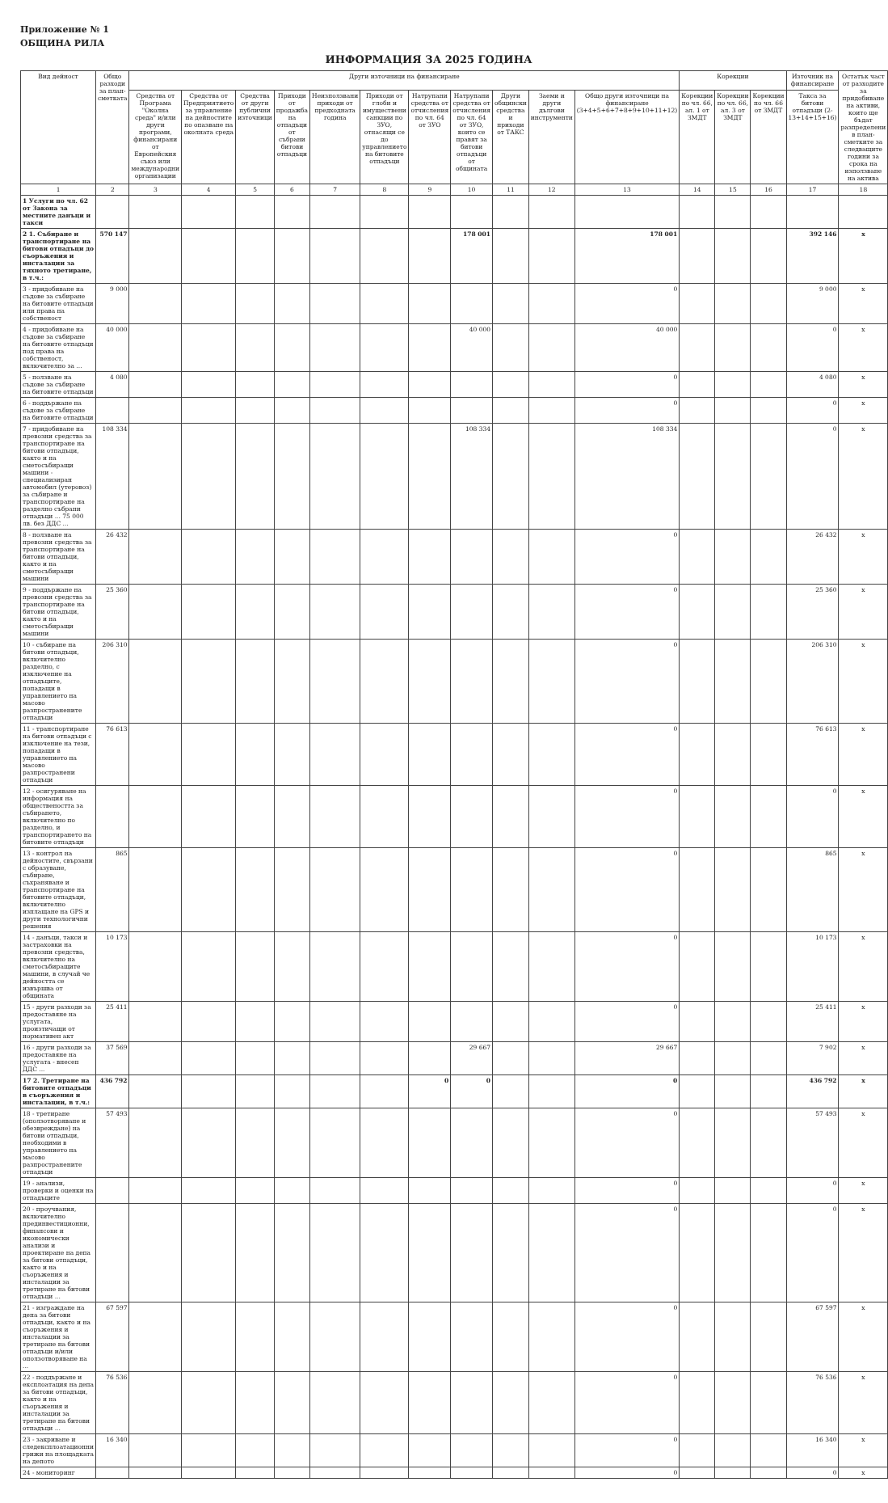Приложение № 1
ОБЩИНА РИЛА
ИНФОРМАЦИЯ ЗА 2025 ГОДИНА
| Вид дейност | Общо разходи за план-сметката | Други източници на финансиране | | | | | | | | | | | Корекции | | | Източник на финансиране | Остатък част от разходите за придобиване на активи, които ще бъдат разпределени в план-сметките за следващите години за срока на използване на актива |
| --- | --- | --- | --- | --- | --- | --- | --- | --- | --- | --- | --- | --- | --- | --- | --- | --- | --- |
| | | Средства от Програма "Околна среда" и/или други програми, финансирани от Европейския съюз или международни организации | Средства от Предприятието за управление на дейностите по опазване на околната среда | Средства от други публични източници | Приходи от продажба на отпадъци от събрани битови отпадъци | Неизползвани приходи от предходната година | Приходи от глоби и имуществени санкции по ЗУО, отнасящи се до управлението на битовите отпадъци | Натрупани средства от отчисления по чл. 64 от ЗУО | Натрупани средства от отчисления по чл. 64 от ЗУО, които се правят за битови отпадъци от общината | Други общински средства и приходи от ТАКС | Заеми и други дългови инструменти | Общо други източници на финансиране (3+4+5+6+7+8+9+10+11+12) | Корекции по чл. 66, ал. 1 от ЗМДТ | Корекции по чл. 66, ал. 3 от ЗМДТ | Корекции по чл. 66 от ЗМДТ | Такса за битови отпадъци (2-13+14+15+16) | |
| 1 | 2 | 3 | 4 | 5 | 6 | 7 | 8 | 9 | 10 | 11 | 12 | 13 | 14 | 15 | 16 | 17 | 18 |
| 1 Услуги по чл. 62 от Закона за местните данъци и такси | | | | | | | | | | | | | | | | | |
| 2 1. Събиране и транспортиране на битови отпадъци до съоръжения и инсталации за тяхното третиране, в т.ч.: | 570 147 | | | | | | | | 178 001 | | | 178 001 | | | | 392 146 | x |
| 3 - придобиване на съдове за събиране на битовите отпадъци или права на собственост | 9 000 | | | | | | | | | | | 0 | | | | 9 000 | x |
| 4 - придобиване на съдове за събиране на битовите отпадъци под права на собственост, включително за ... | 40 000 | | | | | | | | 40 000 | | | 40 000 | | | | 0 | x |
| 5 - ползване на съдове за събиране на битовите отпадъци | 4 080 | | | | | | | | | | | 0 | | | | 4 080 | x |
| 6 - поддържане на съдове за събиране на битовите отпадъци | | | | | | | | | | | | 0 | | | | 0 | x |
| 7 - придобиване на превозни средства за транспортиране на битови отпадъци, както и на сметосъбиращи машини - специализиран автомобил (утеровоз) за събиране и транспортиране на разделно събрани отпадъци ... 75 000 лв. без ДДС ... | 108 334 | | | | | | | | 108 334 | | | 108 334 | | | | 0 | x |
| 8 - ползване на превозни средства за транспортиране на битови отпадъци, както и на сметосъбиращи машини | 26 432 | | | | | | | | | | | 0 | | | | 26 432 | x |
| 9 - поддържане на превозни средства за транспортиране на битови отпадъци, както и на сметосъбиращи машини | 25 360 | | | | | | | | | | | 0 | | | | 25 360 | x |
| 10 - събиране на битови отпадъци, включително разделно, с изключение на отпадъците, попадащи в управлението на масово разпространените отпадъци | 206 310 | | | | | | | | | | | 0 | | | | 206 310 | x |
| 11 - транспортиране на битови отпадъци с изключение на тези, попадащи в управлението на масово разпространени отпадъци | 76 613 | | | | | | | | | | | 0 | | | | 76 613 | x |
| 12 - осигуряване на информация на обществеността за събирането, включително по разделно, и транспортирането на битовите отпадъци | | | | | | | | | | | | 0 | | | | 0 | x |
| 13 - контрол на дейностите, свързани с образуване, събиране, съхраняване и транспортиране на битовите отпадъци, включително изплащане на GPS и други технологични решения | 865 | | | | | | | | | | | 0 | | | | 865 | x |
| 14 - данъци, такси и застраховки на превозни средства, включително на сметосъбиращите машини, в случай че дейността се извършва от общината | 10 173 | | | | | | | | | | | 0 | | | | 10 173 | x |
| 15 - други разходи за предоставяне на услугата, произтичащи от нормативен акт | 25 411 | | | | | | | | | | | 0 | | | | 25 411 | x |
| 16 - други разходи за предоставяне на услугата - внесен ДДС ... | 37 569 | | | | | | | | 29 667 | | | 29 667 | | | | 7 902 | x |
| 17 2. Третиране на битовите отпадъци в съоръжения и инсталации, в т.ч.: | 436 792 | | | | | | | 0 | 0 | | | 0 | | | | 436 792 | x |
| 18 - третиране (оползотворяване и обезвреждане) на битови отпадъци, необходими в управлението на масово разпространените отпадъци | 57 493 | | | | | | | | | | | 0 | | | | 57 493 | x |
| 19 - анализи, проверки и оценки на отпадъците | | | | | | | | | | | | 0 | | | | 0 | x |
| 20 - проучвания, включително прединвестиционни, финансови и икономически анализи и проектиране на депа за битови отпадъци, както и на съоръжения и инсталации за третиране на битови отпадъци ... | | | | | | | | | | | | 0 | | | | 0 | x |
| 21 - изграждане на депа за битови отпадъци, както и на съоръжения и инсталации за третиране на битови отпадъци и/или оползотворяване на ... | 67 597 | | | | | | | | | | | 0 | | | | 67 597 | x |
| 22 - поддържане и експлоатация на депа за битови отпадъци, както и на съоръжения и инсталации за третиране на битови отпадъци ... | 76 536 | | | | | | | | | | | 0 | | | | 76 536 | x |
| 23 - закриване и следексплоатационни грижи на площадката на депото | 16 340 | | | | | | | | | | | 0 | | | | 16 340 | x |
| 24 - мониторинг | | | | | | | | | | | | 0 | | | | 0 | x |